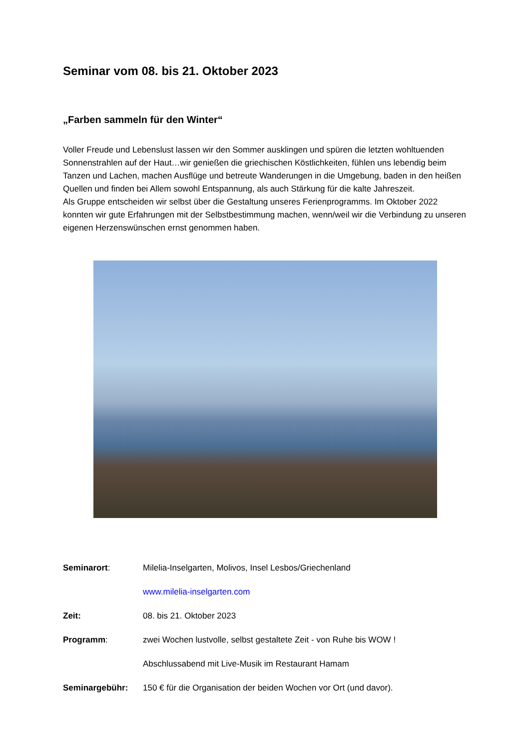Seminar vom 08. bis 21. Oktober 2023
„Farben sammeln für den Winter“
Voller Freude und Lebenslust lassen wir den Sommer ausklingen und spüren die letzten wohltuenden Sonnenstrahlen auf der Haut…wir genießen die griechischen Köstlichkeiten, fühlen uns lebendig beim Tanzen und Lachen, machen Ausflüge und betreute Wanderungen in die Umgebung, baden in den heißen Quellen und finden bei Allem sowohl Entspannung, als auch Stärkung für die kalte Jahreszeit.
Als Gruppe entscheiden wir selbst über die Gestaltung unseres Ferienprogramms. Im Oktober 2022 konnten wir gute Erfahrungen mit der Selbstbestimmung machen, wenn/weil wir die Verbindung zu unseren eigenen Herzenswünschen ernst genommen haben.
Seminarort: Milelia-Inselgarten, Molivos, Insel Lesbos/Griechenland
www.milelia-inselgarten.com
Zeit: 08. bis 21. Oktober 2023
Programm: zwei Wochen lustvolle, selbst gestaltete Zeit - von Ruhe bis WOW !
Abschlussabend mit Live-Musik im Restaurant Hamam
Seminargebühr: 150 € für die Organisation der beiden Wochen vor Ort (und davor).